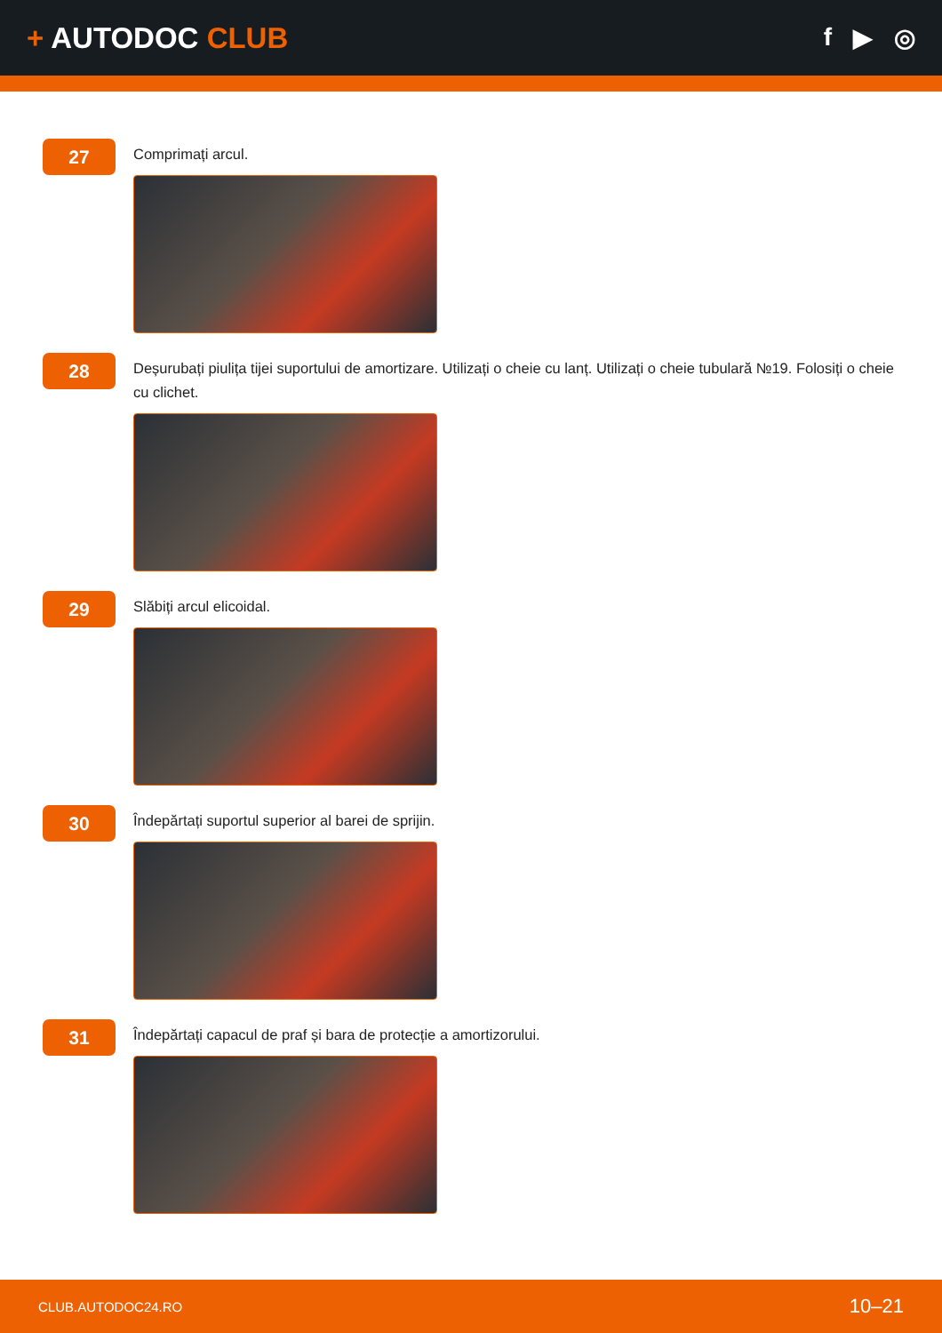+ AUTODOC CLUB
f ▶ ◎
27
Comprimați arcul.
28
Deșurubați piulița tijei suportului de amortizare. Utilizați o cheie cu lanț. Utilizați o cheie tubulară №19. Folosiți o cheie cu clichet.
29
Slăbiți arcul elicoidal.
30
Îndepărtați suportul superior al barei de sprijin.
31
Îndepărtați capacul de praf și bara de protecție a amortizorului.
CLUB.AUTODOC24.RO 10–21